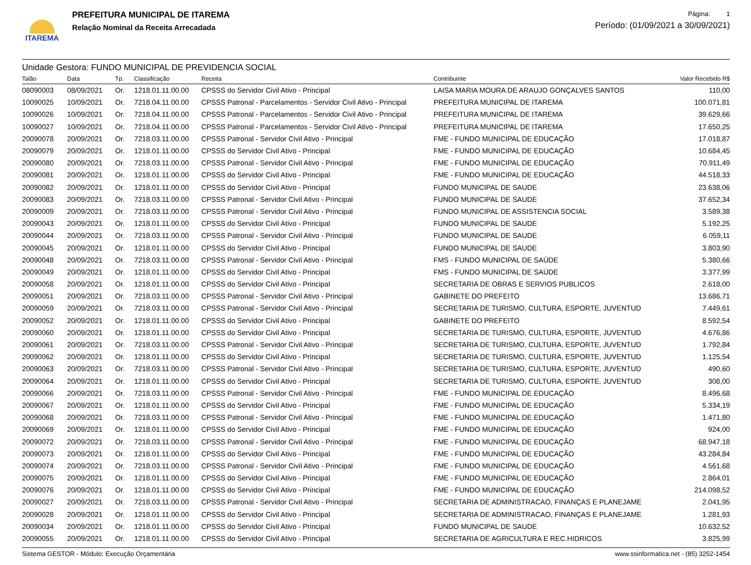ITAREMA
PREFEITURA MUNICIPAL DE ITAREMA
Relação Nominal da Receita Arrecadada
Página: 1
Período: (01/09/2021 a 30/09/2021)
Unidade Gestora: FUNDO MUNICIPAL DE PREVIDENCIA SOCIAL
| Talão | Data | Tp. | Classificação | Receita | Contribuinte | Valor Recebido R$ |
| --- | --- | --- | --- | --- | --- | --- |
| 08090003 | 08/09/2021 | Or. | 1218.01.11.00.00 | CPSSS do Servidor Civil Ativo - Principal | LAISA MARIA MOURA DE ARAUJO GONÇALVES SANTOS | 110,00 |
| 10090025 | 10/09/2021 | Or. | 7218.04.11.00.00 | CPSSS Patronal - Parcelamentos - Servidor Civil Ativo - Principal | PREFEITURA MUNICIPAL DE ITAREMA | 100.071,81 |
| 10090026 | 10/09/2021 | Or. | 7218.04.11.00.00 | CPSSS Patronal - Parcelamentos - Servidor Civil Ativo - Principal | PREFEITURA MUNICIPAL DE ITAREMA | 39.629,66 |
| 10090027 | 10/09/2021 | Or. | 7218.04.11.00.00 | CPSSS Patronal - Parcelamentos - Servidor Civil Ativo - Principal | PREFEITURA MUNICIPAL DE ITAREMA | 17.650,25 |
| 20090078 | 20/09/2021 | Or. | 7218.03.11.00.00 | CPSSS Patronal - Servidor Civil Ativo - Principal | FME - FUNDO MUNICIPAL DE EDUCAÇÃO | 17.018,87 |
| 20090079 | 20/09/2021 | Or. | 1218.01.11.00.00 | CPSSS do Servidor Civil Ativo - Principal | FME - FUNDO MUNICIPAL DE EDUCAÇÃO | 10.684,45 |
| 20090080 | 20/09/2021 | Or. | 7218.03.11.00.00 | CPSSS Patronal - Servidor Civil Ativo - Principal | FME - FUNDO MUNICIPAL DE EDUCAÇÃO | 70.911,49 |
| 20090081 | 20/09/2021 | Or. | 1218.01.11.00.00 | CPSSS do Servidor Civil Ativo - Principal | FME - FUNDO MUNICIPAL DE EDUCAÇÃO | 44.518,33 |
| 20090082 | 20/09/2021 | Or. | 1218.01.11.00.00 | CPSSS do Servidor Civil Ativo - Principal | FUNDO MUNICIPAL DE SAUDE | 23.638,06 |
| 20090083 | 20/09/2021 | Or. | 7218.03.11.00.00 | CPSSS Patronal - Servidor Civil Ativo - Principal | FUNDO MUNICIPAL DE SAUDE | 37.652,34 |
| 20090009 | 20/09/2021 | Or. | 7218.03.11.00.00 | CPSSS Patronal - Servidor Civil Ativo - Principal | FUNDO MUNICIPAL DE ASSISTENCIA SOCIAL | 3.589,38 |
| 20090043 | 20/09/2021 | Or. | 1218.01.11.00.00 | CPSSS do Servidor Civil Ativo - Principal | FUNDO MUNICIPAL DE SAUDE | 5.192,25 |
| 20090044 | 20/09/2021 | Or. | 7218.03.11.00.00 | CPSSS Patronal - Servidor Civil Ativo - Principal | FUNDO MUNICIPAL DE SAUDE | 6.059,11 |
| 20090045 | 20/09/2021 | Or. | 1218.01.11.00.00 | CPSSS do Servidor Civil Ativo - Principal | FUNDO MUNICIPAL DE SAUDE | 3.803,90 |
| 20090048 | 20/09/2021 | Or. | 7218.03.11.00.00 | CPSSS Patronal - Servidor Civil Ativo - Principal | FMS - FUNDO MUNICIPAL DE SAÚDE | 5.380,66 |
| 20090049 | 20/09/2021 | Or. | 1218.01.11.00.00 | CPSSS do Servidor Civil Ativo - Principal | FMS - FUNDO MUNICIPAL DE SAÚDE | 3.377,99 |
| 20090058 | 20/09/2021 | Or. | 1218.01.11.00.00 | CPSSS do Servidor Civil Ativo - Principal | SECRETARIA DE OBRAS E SERVIOS PUBLICOS | 2.618,00 |
| 20090051 | 20/09/2021 | Or. | 7218.03.11.00.00 | CPSSS Patronal - Servidor Civil Ativo - Principal | GABINETE DO PREFEITO | 13.686,71 |
| 20090059 | 20/09/2021 | Or. | 7218.03.11.00.00 | CPSSS Patronal - Servidor Civil Ativo - Principal | SECRETARIA DE TURISMO, CULTURA, ESPORTE, JUVENTUD | 7.449,61 |
| 20090052 | 20/09/2021 | Or. | 1218.01.11.00.00 | CPSSS do Servidor Civil Ativo - Principal | GABINETE DO PREFEITO | 8.592,54 |
| 20090060 | 20/09/2021 | Or. | 1218.01.11.00.00 | CPSSS do Servidor Civil Ativo - Principal | SECRETARIA DE TURISMO, CULTURA, ESPORTE, JUVENTUD | 4.676,86 |
| 20090061 | 20/09/2021 | Or. | 7218.03.11.00.00 | CPSSS Patronal - Servidor Civil Ativo - Principal | SECRETARIA DE TURISMO, CULTURA, ESPORTE, JUVENTUD | 1.792,84 |
| 20090062 | 20/09/2021 | Or. | 1218.01.11.00.00 | CPSSS do Servidor Civil Ativo - Principal | SECRETARIA DE TURISMO, CULTURA, ESPORTE, JUVENTUD | 1.125,54 |
| 20090063 | 20/09/2021 | Or. | 7218.03.11.00.00 | CPSSS Patronal - Servidor Civil Ativo - Principal | SECRETARIA DE TURISMO, CULTURA, ESPORTE, JUVENTUD | 490,60 |
| 20090064 | 20/09/2021 | Or. | 1218.01.11.00.00 | CPSSS do Servidor Civil Ativo - Principal | SECRETARIA DE TURISMO, CULTURA, ESPORTE, JUVENTUD | 308,00 |
| 20090066 | 20/09/2021 | Or. | 7218.03.11.00.00 | CPSSS Patronal - Servidor Civil Ativo - Principal | FME - FUNDO MUNICIPAL DE EDUCAÇÃO | 8.496,68 |
| 20090067 | 20/09/2021 | Or. | 1218.01.11.00.00 | CPSSS do Servidor Civil Ativo - Principal | FME - FUNDO MUNICIPAL DE EDUCAÇÃO | 5.334,19 |
| 20090068 | 20/09/2021 | Or. | 7218.03.11.00.00 | CPSSS Patronal - Servidor Civil Ativo - Principal | FME - FUNDO MUNICIPAL DE EDUCAÇÃO | 1.471,80 |
| 20090069 | 20/09/2021 | Or. | 1218.01.11.00.00 | CPSSS do Servidor Civil Ativo - Principal | FME - FUNDO MUNICIPAL DE EDUCAÇÃO | 924,00 |
| 20090072 | 20/09/2021 | Or. | 7218.03.11.00.00 | CPSSS Patronal - Servidor Civil Ativo - Principal | FME - FUNDO MUNICIPAL DE EDUCAÇÃO | 68.947,18 |
| 20090073 | 20/09/2021 | Or. | 1218.01.11.00.00 | CPSSS do Servidor Civil Ativo - Principal | FME - FUNDO MUNICIPAL DE EDUCAÇÃO | 43.284,84 |
| 20090074 | 20/09/2021 | Or. | 7218.03.11.00.00 | CPSSS Patronal - Servidor Civil Ativo - Principal | FME - FUNDO MUNICIPAL DE EDUCAÇÃO | 4.561,68 |
| 20090075 | 20/09/2021 | Or. | 1218.01.11.00.00 | CPSSS do Servidor Civil Ativo - Principal | FME - FUNDO MUNICIPAL DE EDUCAÇÃO | 2.864,01 |
| 20090076 | 20/09/2021 | Or. | 1218.01.11.00.00 | CPSSS do Servidor Civil Ativo - Principal | FME - FUNDO MUNICIPAL DE EDUCAÇÃO | 214.098,52 |
| 20090027 | 20/09/2021 | Or. | 7218.03.11.00.00 | CPSSS Patronal - Servidor Civil Ativo - Principal | SECRETARIA DE ADMINISTRACAO, FINANÇAS E PLANEJAME | 2.041,95 |
| 20090028 | 20/09/2021 | Or. | 1218.01.11.00.00 | CPSSS do Servidor Civil Ativo - Principal | SECRETARIA DE ADMINISTRACAO, FINANÇAS E PLANEJAME | 1.281,93 |
| 20090034 | 20/09/2021 | Or. | 1218.01.11.00.00 | CPSSS do Servidor Civil Ativo - Principal | FUNDO MUNICIPAL DE SAUDE | 10.632,52 |
| 20090055 | 20/09/2021 | Or. | 1218.01.11.00.00 | CPSSS do Servidor Civil Ativo - Principal | SECRETARIA DE AGRICULTURA E REC.HIDRICOS | 3.825,99 |
Sistema GESTOR - Módulo: Execução Orçamentária www.ssinformatica.net - (85) 3252-1454